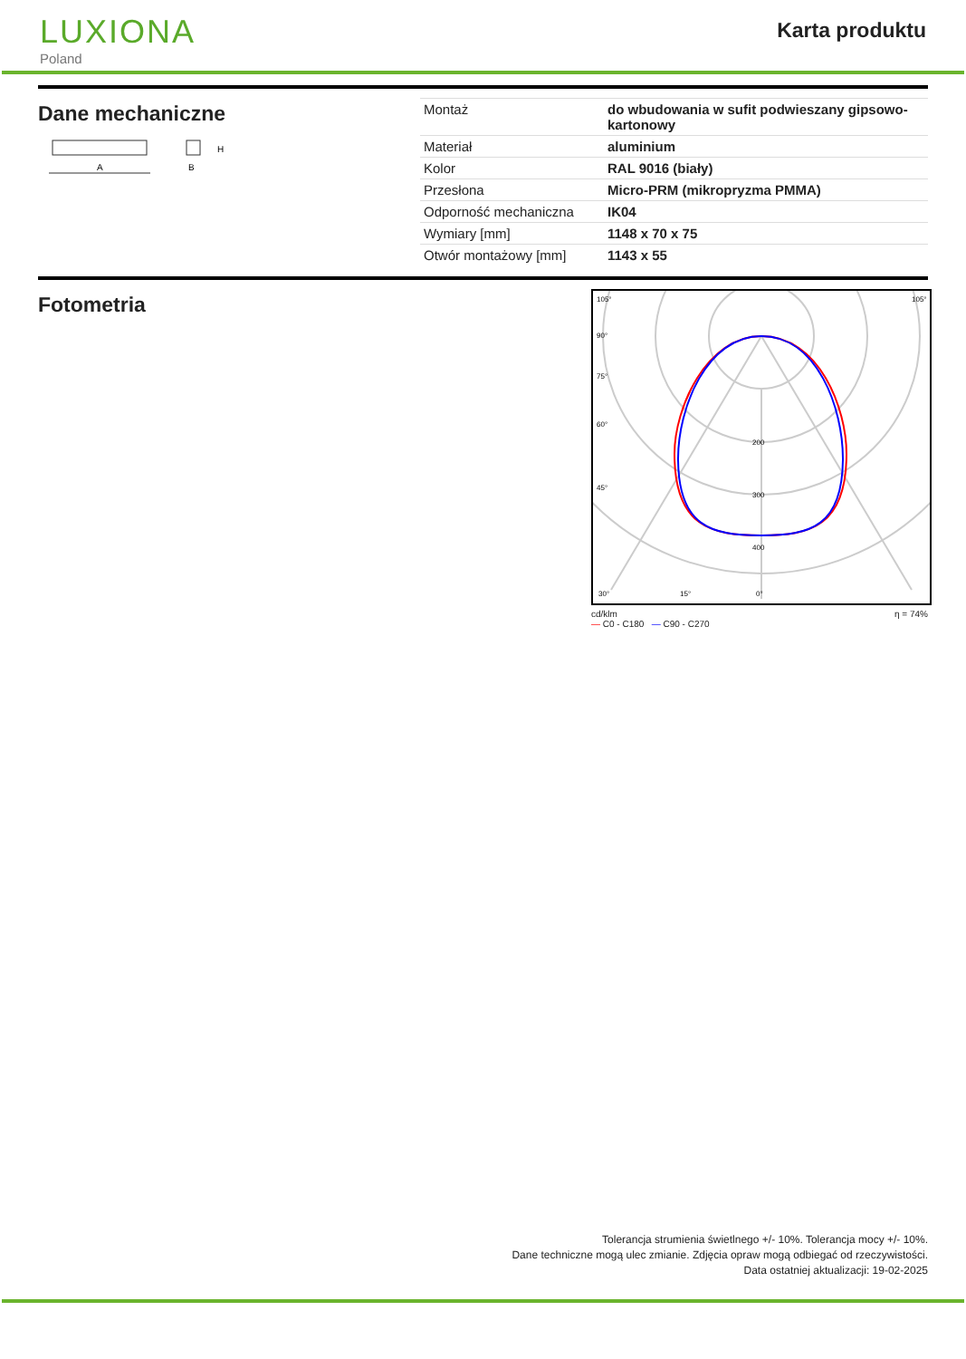LUXIONA
Poland
Karta produktu
Dane mechaniczne
A
B
H
| Montaż | do wbudowania w sufit podwieszany gipsowo-kartonowy |
| Materiał | aluminium |
| Kolor | RAL 9016 (biały) |
| Przesłona | Micro-PRM (mikropryzma PMMA) |
| Odporność mechaniczna | IK04 |
| Wymiary [mm] | 1148 x 70 x 75 |
| Otwór montażowy [mm] | 1143 x 55 |
Fotometria
105°
90°
75°
60°
45°
200
300
400
30°
15°
0°
105°
cd/klm
— C0 - C180 — C90 - C270 η = 74%
Tolerancja strumienia świetlnego +/- 10%. Tolerancja mocy +/- 10%.
Dane techniczne mogą ulec zmianie. Zdjęcia opraw mogą odbiegać od rzeczywistości.
Data ostatniej aktualizacji: 19-02-2025